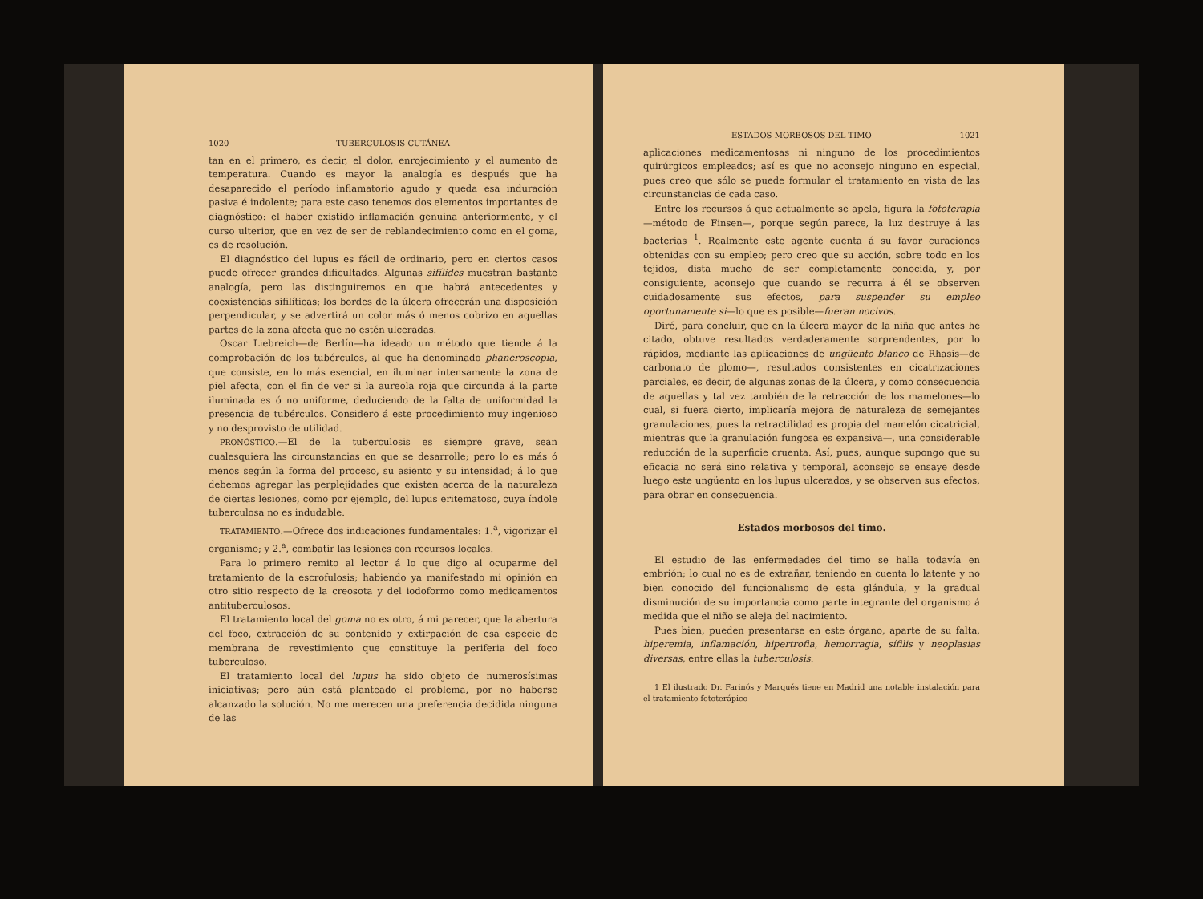1020 TUBERCULOSIS CUTÁNEA
tan en el primero, es decir, el dolor, enrojecimiento y el aumento de temperatura. Cuando es mayor la analogía es después que ha desaparecido el período inflamatorio agudo y queda esa induración pasiva é indolente; para este caso tenemos dos elementos importantes de diagnóstico: el haber existido inflamación genuina anteriormente, y el curso ulterior, que en vez de ser de reblandecimiento como en el goma, es de resolución.
El diagnóstico del lupus es fácil de ordinario, pero en ciertos casos puede ofrecer grandes dificultades. Algunas sifílides muestran bastante analogía, pero las distinguiremos en que habrá antecedentes y coexistencias sifilíticas; los bordes de la úlcera ofrecerán una disposición perpendicular, y se advertirá un color más ó menos cobrizo en aquellas partes de la zona afecta que no estén ulceradas.
Oscar Liebreich—de Berlín—ha ideado un método que tiende á la comprobación de los tubérculos, al que ha denominado phaneroscopia, que consiste, en lo más esencial, en iluminar intensamente la zona de piel afecta, con el fin de ver si la aureola roja que circunda á la parte iluminada es ó no uniforme, deduciendo de la falta de uniformidad la presencia de tubérculos. Considero á este procedimiento muy ingenioso y no desprovisto de utilidad.
PRONÓSTICO.—El de la tuberculosis es siempre grave, sean cualesquiera las circunstancias en que se desarrolle; pero lo es más ó menos según la forma del proceso, su asiento y su intensidad; á lo que debemos agregar las perplejidades que existen acerca de la naturaleza de ciertas lesiones, como por ejemplo, del lupus eritematoso, cuya índole tuberculosa no es indudable.
TRATAMIENTO.—Ofrece dos indicaciones fundamentales: 1.<sup>a</sup>, vigorizar el organismo; y 2.<sup>a</sup>, combatir las lesiones con recursos locales.
Para lo primero remito al lector á lo que digo al ocuparme del tratamiento de la escrofulosis; habiendo ya manifestado mi opinión en otro sitio respecto de la creosota y del iodoformo como medicamentos antituberculosos.
El tratamiento local del goma no es otro, á mi parecer, que la abertura del foco, extracción de su contenido y extirpación de esa especie de membrana de revestimiento que constituye la periferia del foco tuberculoso.
El tratamiento local del lupus ha sido objeto de numerosísimas iniciativas; pero aún está planteado el problema, por no haberse alcanzado la solución. No me merecen una preferencia decidida ninguna de las
ESTADOS MORBOSOS DEL TIMO 1021
aplicaciones medicamentosas ni ninguno de los procedimientos quirúrgicos empleados; así es que no aconsejo ninguno en especial, pues creo que sólo se puede formular el tratamiento en vista de las circunstancias de cada caso.
Entre los recursos á que actualmente se apela, figura la fototerapia—método de Finsen—, porque según parece, la luz destruye á las bacterias <sup>1</sup>. Realmente este agente cuenta á su favor curaciones obtenidas con su empleo; pero creo que su acción, sobre todo en los tejidos, dista mucho de ser completamente conocida, y, por consiguiente, aconsejo que cuando se recurra á él se observen cuidadosamente sus efectos, para suspender su empleo oportunamente si—lo que es posible—fueran nocivos.
Diré, para concluir, que en la úlcera mayor de la niña que antes he citado, obtuve resultados verdaderamente sorprendentes, por lo rápidos, mediante las aplicaciones de ungüento blanco de Rhasis—de carbonato de plomo—, resultados consistentes en cicatrizaciones parciales, es decir, de algunas zonas de la úlcera, y como consecuencia de aquellas y tal vez también de la retracción de los mamelones—lo cual, si fuera cierto, implicaría mejora de naturaleza de semejantes granulaciones, pues la retractilidad es propia del mamelón cicatricial, mientras que la granulación fungosa es expansiva—, una considerable reducción de la superficie cruenta. Así, pues, aunque supongo que su eficacia no será sino relativa y temporal, aconsejo se ensaye desde luego este ungüento en los lupus ulcerados, y se observen sus efectos, para obrar en consecuencia.
Estados morbosos del timo.
El estudio de las enfermedades del timo se halla todavía en embrión; lo cual no es de extrañar, teniendo en cuenta lo latente y no bien conocido del funcionalismo de esta glándula, y la gradual disminución de su importancia como parte integrante del organismo á medida que el niño se aleja del nacimiento.
Pues bien, pueden presentarse en este órgano, aparte de su falta, hiperemia, inflamación, hipertrofia, hemorragia, sífilis y neoplasias diversas, entre ellas la tuberculosis.
1 El ilustrado Dr. Farinós y Marqués tiene en Madrid una notable instalación para el tratamiento fototerápico